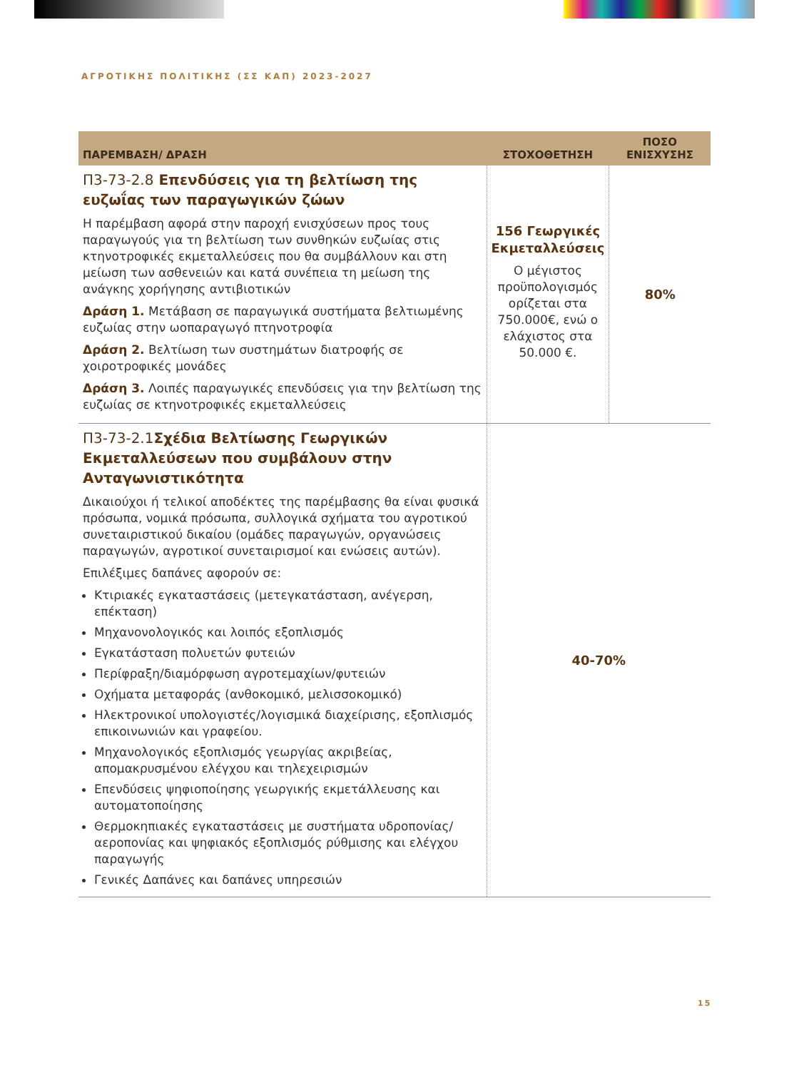ΑΓΡΟΤΙΚΗΣ ΠΟΛΙΤΙΚΗΣ (ΣΣ ΚΑΠ) 2023-2027
| ΠΑΡΕΜΒΑΣΗ/ ΔΡΑΣΗ | ΣΤΟΧΟΘΕΤΗΣΗ | ΠΟΣΟ ΕΝΙΣΧΥΣΗΣ |
| --- | --- | --- |
| Π3-73-2.8 Επενδύσεις για τη βελτίωση της ευζωΐας των παραγωγικών ζώων Η παρέμβαση αφορά στην παροχή ενισχύσεων προς τους παραγωγούς για τη βελτίωση των συνθηκών ευζωίας στις κτηνοτροφικές εκμεταλλεύσεις που θα συμβάλλουν και στη μείωση των ασθενειών και κατά συνέπεια τη μείωση της ανάγκης χορήγησης αντιβιοτικών Δράση 1. Μετάβαση σε παραγωγικά συστήματα βελτιωμένης ευζωίας στην ωοπαραγωγό πτηνοτροφία Δράση 2. Βελτίωση των συστημάτων διατροφής σε χοιροτροφικές μονάδες Δράση 3. Λοιπές παραγωγικές επενδύσεις για την βελτίωση της ευζωίας σε κτηνοτροφικές εκμεταλλεύσεις | 156 Γεωργικές Εκμεταλλεύσεις Ο μέγιστος προϋπολογισμός ορίζεται στα 750.000€, ενώ ο ελάχιστος στα 50.000 €. | 80% |
| Π3-73-2.1 Σχέδια Βελτίωσης Γεωργικών Εκμεταλλεύσεων που συμβάλουν στην Ανταγωνιστικότητα Δικαιούχοι ή τελικοί αποδέκτες της παρέμβασης θα είναι φυσικά πρόσωπα, νομικά πρόσωπα, συλλογικά σχήματα του αγροτικού συνεταιριστικού δικαίου (ομάδες παραγωγών, οργανώσεις παραγωγών, αγροτικοί συνεταιρισμοί και ενώσεις αυτών). Επιλέξιμες δαπάνες αφορούν σε: Κτιριακές εγκαταστάσεις (μετεγκατάσταση, ανέγερση, επέκταση) Μηχανονολογικός και λοιπός εξοπλισμός Εγκατάσταση πολυετών φυτειών Περίφραξη/διαμόρφωση αγροτεμαχίων/φυτειών Οχήματα μεταφοράς (ανθοκομικό, μελισσοκομικό) Ηλεκτρονικοί υπολογιστές/λογισμικά διαχείρισης, εξοπλισμός επικοινωνιών και γραφείου. Μηχανολογικός εξοπλισμός γεωργίας ακριβείας, απομακρυσμένου ελέγχου και τηλεχειρισμών Επενδύσεις ψηφιοποίησης γεωργικής εκμετάλλευσης και αυτοματοποίησης Θερμοκηπιακές εγκαταστάσεις με συστήματα υδρoπονίας/ αεροπονίας και ψηφιακός εξοπλισμός ρύθμισης και ελέγχου παραγωγής Γενικές Δαπάνες και δαπάνες υπηρεσιών | 40-70% | |
15